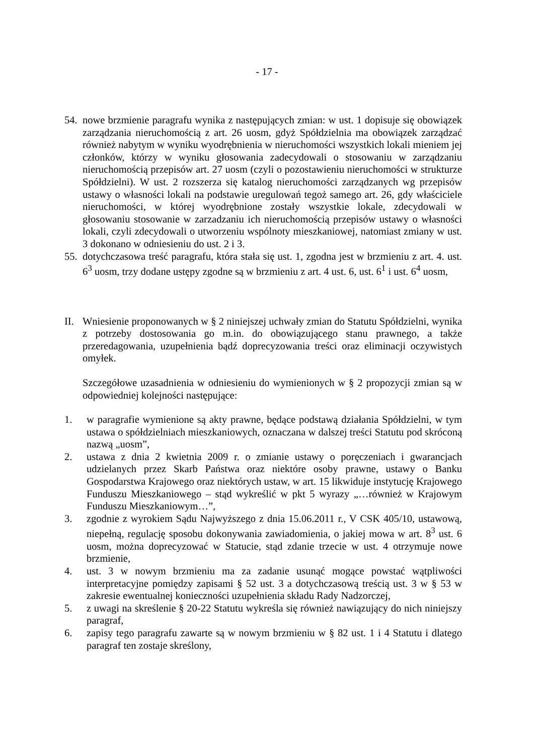- 17 -
54.
nowe brzmienie paragrafu wynika z następujących zmian: w ust. 1 dopisuje się obowiązek zarządzania nieruchomością z art. 26 uosm, gdyż Spółdzielnia ma obowiązek zarządzać również nabytym w wyniku wyodrębnienia w nieruchomości wszystkich lokali mieniem jej członków, którzy w wyniku głosowania zadecydowali o stosowaniu w zarządzaniu nieruchomością przepisów art. 27 uosm (czyli o pozostawieniu nieruchomości w strukturze Spółdzielni). W ust. 2 rozszerza się katalog nieruchomości zarządzanych wg przepisów ustawy o własności lokali na podstawie uregulowań tegoż samego art. 26, gdy właściciele nieruchomości, w której wyodrębnione zostały wszystkie lokale, zdecydowali w głosowaniu stosowanie w zarzadzaniu ich nieruchomością przepisów ustawy o własności lokali, czyli zdecydowali o utworzeniu wspólnoty mieszkaniowej, natomiast zmiany w ust. 3 dokonano w odniesieniu do ust. 2 i 3.
55.
dotychczasowa treść paragrafu, która stała się ust. 1, zgodna jest w brzmieniu z art. 4. ust. 6<sup>3</sup> uosm, trzy dodane ustępy zgodne są w brzmieniu z art. 4 ust. 6, ust. 6<sup>1</sup> i ust. 6<sup>4</sup> uosm,
II.
Wniesienie proponowanych w § 2 niniejszej uchwały zmian do Statutu Spółdzielni, wynika z potrzeby dostosowania go m.in. do obowiązującego stanu prawnego, a także przeredagowania, uzupełnienia bądź doprecyzowania treści oraz eliminacji oczywistych omyłek.
Szczegółowe uzasadnienia w odniesieniu do wymienionych w § 2 propozycji zmian są w odpowiedniej kolejności następujące:
1. w paragrafie wymienione są akty prawne, będące podstawą działania Spółdzielni, w tym ustawa o spółdzielniach mieszkaniowych, oznaczana w dalszej treści Statutu pod skróconą nazwą „uosm”,
2. ustawa z dnia 2 kwietnia 2009 r. o zmianie ustawy o poręczeniach i gwarancjach udzielanych przez Skarb Państwa oraz niektóre osoby prawne, ustawy o Banku Gospodarstwa Krajowego oraz niektórych ustaw, w art. 15 likwiduje instytucję Krajowego Funduszu Mieszkaniowego – stąd wykreślić w pkt 5 wyrazy „…również w Krajowym Funduszu Mieszkaniowym…”,
3. zgodnie z wyrokiem Sądu Najwyższego z dnia 15.06.2011 r., V CSK 405/10, ustawową, niepełną, regulację sposobu dokonywania zawiadomienia, o jakiej mowa w art. 8<sup>3</sup> ust. 6 uosm, można doprecyzować w Statucie, stąd zdanie trzecie w ust. 4 otrzymuje nowe brzmienie,
4. ust. 3 w nowym brzmieniu ma za zadanie usunąć mogące powstać wątpliwości interpretacyjne pomiędzy zapisami § 52 ust. 3 a dotychczasową treścią ust. 3 w § 53 w zakresie ewentualnej konieczności uzupełnienia składu Rady Nadzorczej,
5. z uwagi na skreślenie § 20-22 Statutu wykreśla się również nawiązujący do nich niniejszy paragraf,
6. zapisy tego paragrafu zawarte są w nowym brzmieniu w § 82 ust. 1 i 4 Statutu i dlatego paragraf ten zostaje skreślony,